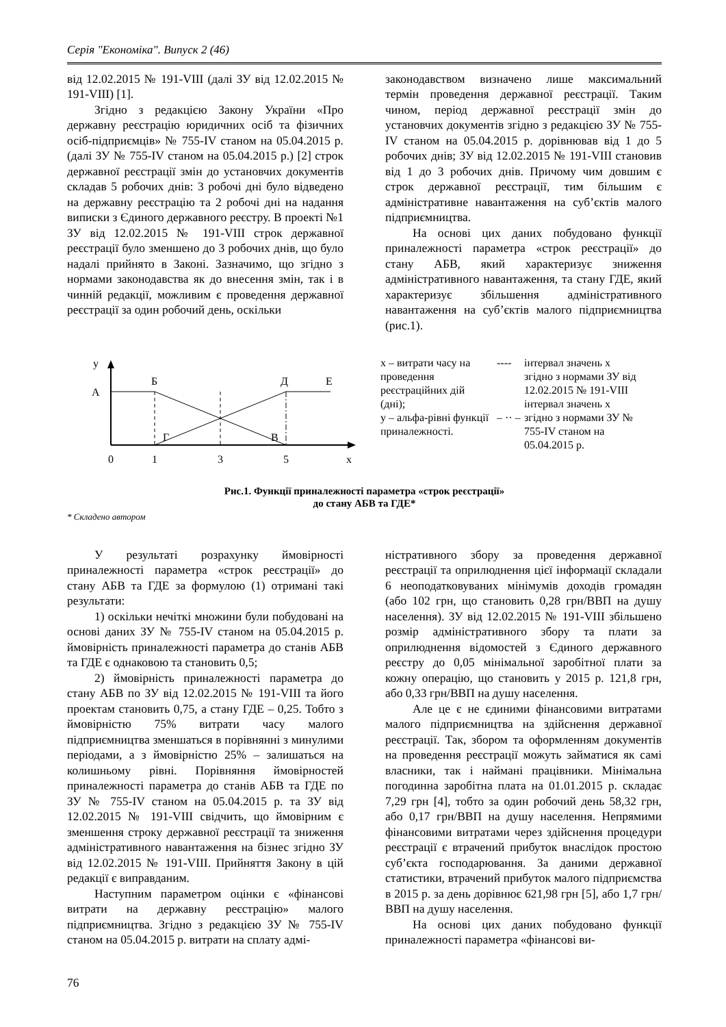Серія "Економіка". Випуск 2 (46)
від 12.02.2015 № 191-VIII (далі ЗУ від 12.02.2015 № 191-VIII) [1].
Згідно з редакцією Закону України «Про державну реєстрацію юридичних осіб та фізичних осіб-підприємців» № 755-IV станом на 05.04.2015 р. (далі ЗУ № 755-IV станом на 05.04.2015 р.) [2] строк державної реєстрації змін до установчих документів складав 5 робочих днів: 3 робочі дні було відведено на державну реєстрацію та 2 робочі дні на надання виписки з Єдиного державного реєстру. В проекті №1 ЗУ від 12.02.2015 № 191-VIII строк державної реєстрації було зменшено до 3 робочих днів, що було надалі прийнято в Законі. Зазначимо, що згідно з нормами законодавства як до внесення змін, так і в чинній редакції, можливим є проведення державної реєстрації за один робочий день, оскільки
законодавством визначено лише максимальний термін проведення державної реєстрації. Таким чином, період державної реєстрації змін до установчих документів згідно з редакцією ЗУ № 755-IV станом на 05.04.2015 р. дорівнював від 1 до 5 робочих днів; ЗУ від 12.02.2015 № 191-VIII становив від 1 до 3 робочих днів. Причому чим довшим є строк державної реєстрації, тим більшим є адміністративне навантаження на суб’єктів малого підприємництва.
На основі цих даних побудовано функції приналежності параметра «строк реєстрації» до стану АБВ, який характеризує зниження адміністративного навантаження, та стану ГДЕ, який характеризує збільшення адміністративного навантаження на суб’єктів малого підприємництва (рис.1).
у
А
Б
Д
Е
Г
В
0
1
3
5
х
х – витрати часу на проведення реєстраційних дій (дні);
у – альфа-рівні функції приналежності.
----
– ·· –
інтервал значень х згідно з нормами ЗУ від 12.02.2015 № 191-VIII
інтервал значень х згідно з нормами ЗУ № 755-IV станом на 05.04.2015 р.
Рис.1. Функції приналежності параметра «строк реєстрації»
до стану АБВ та ГДЕ*
* Складено автором
У результаті розрахунку ймовірності приналежності параметра «строк реєстрації» до стану АБВ та ГДЕ за формулою (1) отримані такі результати:
1) оскільки нечіткі множини були побудовані на основі даних ЗУ № 755-IV станом на 05.04.2015 р. ймовірність приналежності параметра до станів АБВ та ГДЕ є однаковою та становить 0,5;
2) ймовірність приналежності параметра до стану АБВ по ЗУ від 12.02.2015 № 191-VIII та його проектам становить 0,75, а стану ГДЕ – 0,25. Тобто з ймовірністю 75% витрати часу малого підприємництва зменшаться в порівнянні з минулими періодами, а з ймовірністю 25% – залишаться на колишньому рівні. Порівняння ймовірностей приналежності параметра до станів АБВ та ГДЕ по ЗУ № 755-IV станом на 05.04.2015 р. та ЗУ від 12.02.2015 № 191-VIII свідчить, що ймовірним є зменшення строку державної реєстрації та зниження адміністративного навантаження на бізнес згідно ЗУ від 12.02.2015 № 191-VIII. Прийняття Закону в цій редакції є виправданим.
Наступним параметром оцінки є «фінансові витрати на державну реєстрацію» малого підприємництва. Згідно з редакцією ЗУ № 755-IV станом на 05.04.2015 р. витрати на сплату адмі-
ністративного збору за проведення державної реєстрації та оприлюднення цієї інформації складали 6 неоподатковуваних мінімумів доходів громадян (або 102 грн, що становить 0,28 грн/ВВП на душу населення). ЗУ від 12.02.2015 № 191-VIII збільшено розмір адміністративного збору та плати за оприлюднення відомостей з Єдиного державного реєстру до 0,05 мінімальної заробітної плати за кожну операцію, що становить у 2015 р. 121,8 грн, або 0,33 грн/ВВП на душу населення.
Але це є не єдиними фінансовими витратами малого підприємництва на здійснення державної реєстрації. Так, збором та оформленням документів на проведення реєстрації можуть займатися як самі власники, так і наймані працівники. Мінімальна погодинна заробітна плата на 01.01.2015 р. складає 7,29 грн [4], тобто за один робочий день 58,32 грн, або 0,17 грн/ВВП на душу населення. Непрямими фінансовими витратами через здійснення процедури реєстрації є втрачений прибуток внаслідок простою суб’єкта господарювання. За даними державної статистики, втрачений прибуток малого підприємства в 2015 р. за день дорівнює 621,98 грн [5], або 1,7 грн/ВВП на душу населення.
На основі цих даних побудовано функції приналежності параметра «фінансові ви-
76